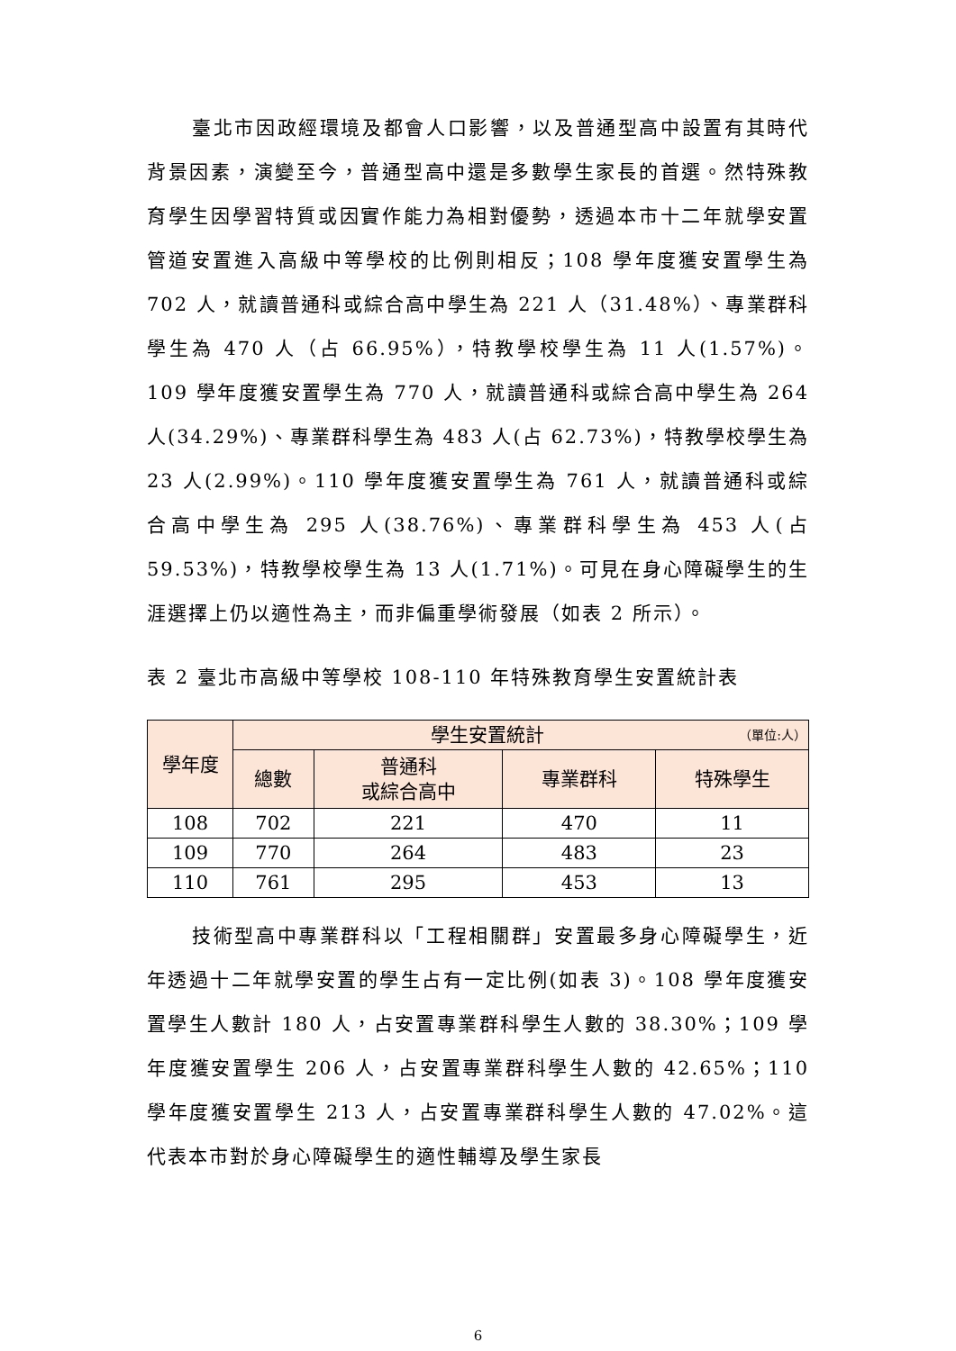臺北市因政經環境及都會人口影響，以及普通型高中設置有其時代背景因素，演變至今，普通型高中還是多數學生家長的首選。然特殊教育學生因學習特質或因實作能力為相對優勢，透過本市十二年就學安置管道安置進入高級中等學校的比例則相反；108 學年度獲安置學生為 702 人，就讀普通科或綜合高中學生為 221 人（31.48%）、專業群科學生為 470 人（占 66.95%），特教學校學生為 11 人(1.57%)。109 學年度獲安置學生為 770 人，就讀普通科或綜合高中學生為 264 人(34.29%)、專業群科學生為 483 人(占 62.73%)，特教學校學生為 23 人(2.99%)。110 學年度獲安置學生為 761 人，就讀普通科或綜合高中學生為 295 人(38.76%)、專業群科學生為 453 人(占 59.53%)，特教學校學生為 13 人(1.71%)。可見在身心障礙學生的生涯選擇上仍以適性為主，而非偏重學術發展（如表 2 所示）。
表 2 臺北市高級中等學校 108-110 年特殊教育學生安置統計表
| 學年度 | 學生安置統計 （單位:人） | | | |
| --- | --- | --- | --- | --- |
| | 總數 | 普通科 或綜合高中 | 專業群科 | 特殊學生 |
| 108 | 702 | 221 | 470 | 11 |
| 109 | 770 | 264 | 483 | 23 |
| 110 | 761 | 295 | 453 | 13 |
技術型高中專業群科以「工程相關群」安置最多身心障礙學生，近年透過十二年就學安置的學生占有一定比例(如表 3)。108 學年度獲安置學生人數計 180 人，占安置專業群科學生人數的 38.30%；109 學年度獲安置學生 206 人，占安置專業群科學生人數的 42.65%；110 學年度獲安置學生 213 人，占安置專業群科學生人數的 47.02%。這代表本市對於身心障礙學生的適性輔導及學生家長
6